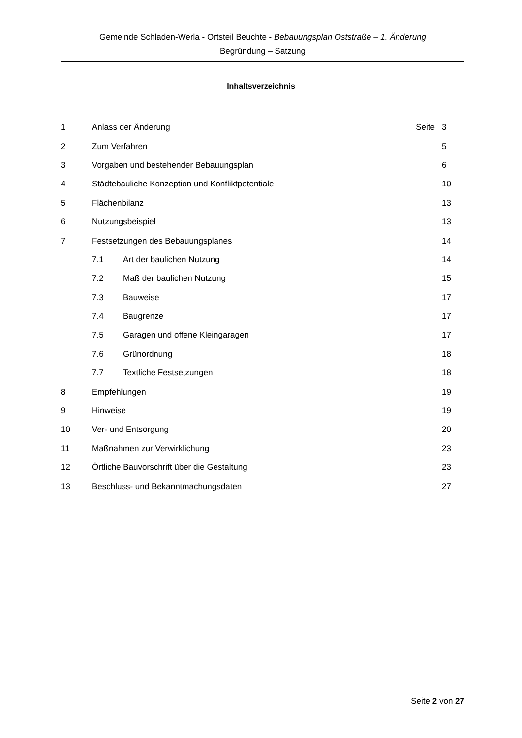Gemeinde Schladen-Werla - Ortsteil Beuchte - Bebauungsplan Oststraße – 1. Änderung
Begründung – Satzung
Inhaltsverzeichnis
| 1 | Anlass der Änderung | | Seite | 3 |
| 2 | Zum Verfahren | | | 5 |
| 3 | Vorgaben und bestehender Bebauungsplan | | | 6 |
| 4 | Städtebauliche Konzeption und Konfliktpotentiale | | | 10 |
| 5 | Flächenbilanz | | | 13 |
| 6 | Nutzungsbeispiel | | | 13 |
| 7 | Festsetzungen des Bebauungsplanes | | | 14 |
| | 7.1 | Art der baulichen Nutzung | | 14 |
| | 7.2 | Maß der baulichen Nutzung | | 15 |
| | 7.3 | Bauweise | | 17 |
| | 7.4 | Baugrenze | | 17 |
| | 7.5 | Garagen und offene Kleingaragen | | 17 |
| | 7.6 | Grünordnung | | 18 |
| | 7.7 | Textliche Festsetzungen | | 18 |
| 8 | Empfehlungen | | | 19 |
| 9 | Hinweise | | | 19 |
| 10 | Ver- und Entsorgung | | | 20 |
| 11 | Maßnahmen zur Verwirklichung | | | 23 |
| 12 | Örtliche Bauvorschrift über die Gestaltung | | | 23 |
| 13 | Beschluss- und Bekanntmachungsdaten | | | 27 |
Seite 2 von 27